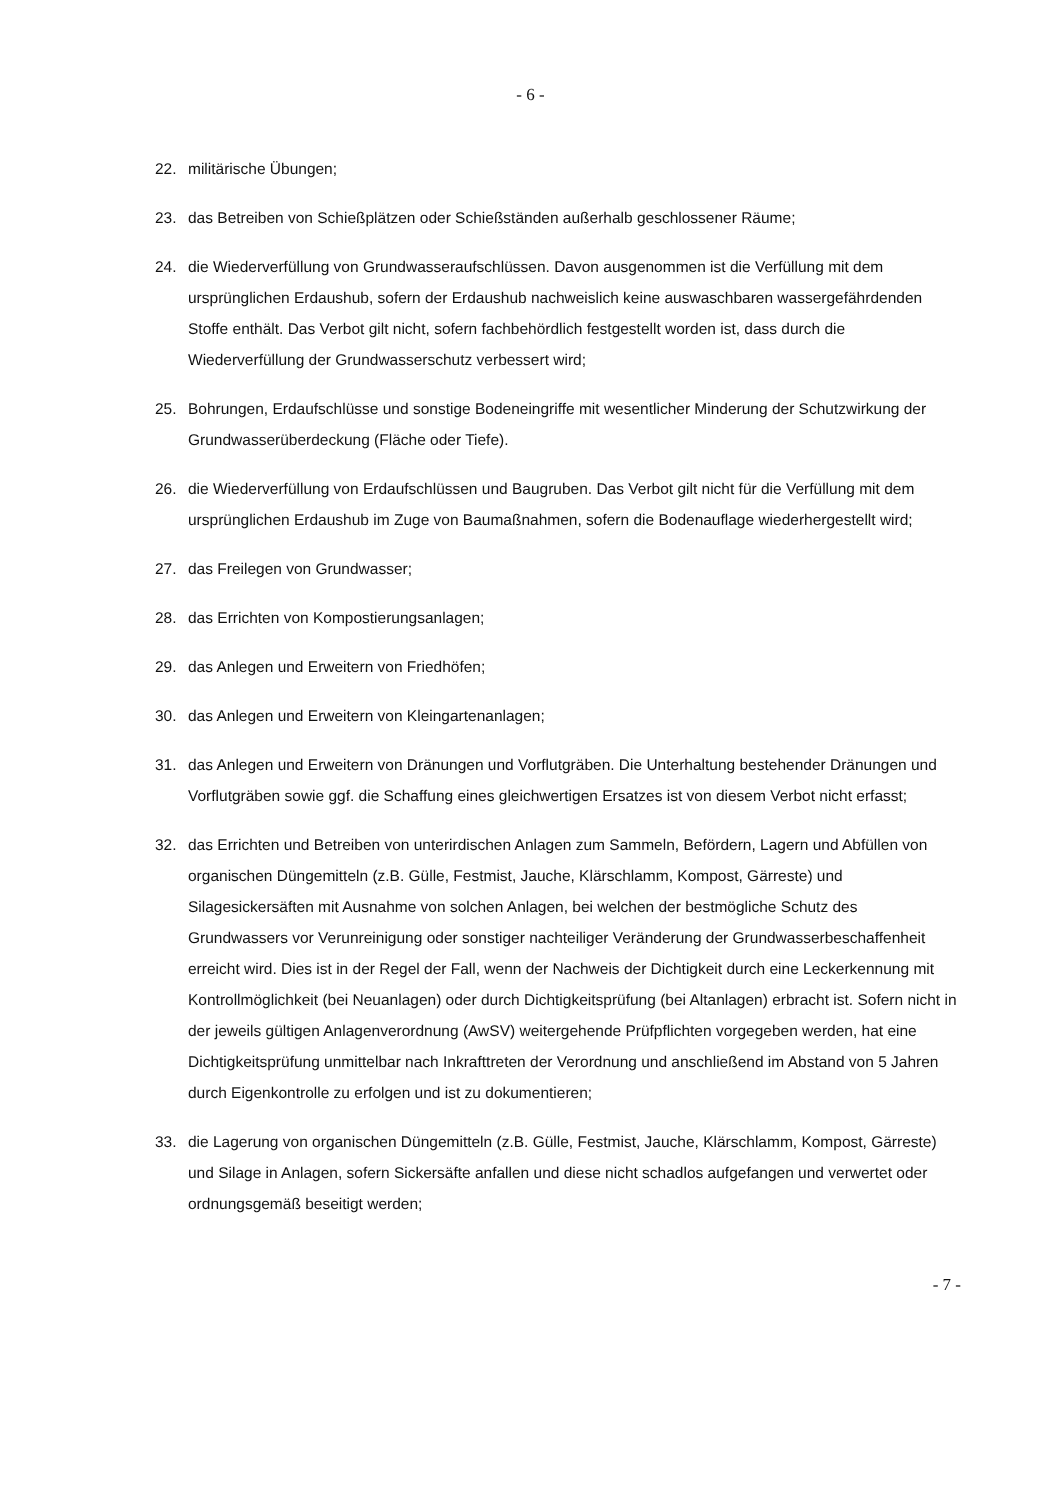- 6 -
22. militärische Übungen;
23. das Betreiben von Schießplätzen oder Schießständen außerhalb geschlossener Räume;
24. die Wiederverfüllung von Grundwasseraufschlüssen. Davon ausgenommen ist die Verfüllung mit dem ursprünglichen Erdaushub, sofern der Erdaushub nachweislich keine auswaschbaren wassergefährdenden Stoffe enthält. Das Verbot gilt nicht, sofern fachbehördlich festgestellt worden ist, dass durch die Wiederverfüllung der Grundwasserschutz verbessert wird;
25. Bohrungen, Erdaufschlüsse und sonstige Bodeneingriffe mit wesentlicher Minderung der Schutzwirkung der Grundwasserüberdeckung (Fläche oder Tiefe).
26. die Wiederverfüllung von Erdaufschlüssen und Baugruben. Das Verbot gilt nicht für die Verfüllung mit dem ursprünglichen Erdaushub im Zuge von Baumaßnahmen, sofern die Bodenauflage wiederhergestellt wird;
27. das Freilegen von Grundwasser;
28. das Errichten von Kompostierungsanlagen;
29. das Anlegen und Erweitern von Friedhöfen;
30. das Anlegen und Erweitern von Kleingartenanlagen;
31. das Anlegen und Erweitern von Dränungen und Vorflutgräben. Die Unterhaltung bestehender Dränungen und Vorflutgräben sowie ggf. die Schaffung eines gleichwertigen Ersatzes ist von diesem Verbot nicht erfasst;
32. das Errichten und Betreiben von unterirdischen Anlagen zum Sammeln, Befördern, Lagern und Abfüllen von organischen Düngemitteln (z.B. Gülle, Festmist, Jauche, Klärschlamm, Kompost, Gärreste) und Silagesickersäften mit Ausnahme von solchen Anlagen, bei welchen der bestmögliche Schutz des Grundwassers vor Verunreinigung oder sonstiger nachteiliger Veränderung der Grundwasserbeschaffenheit erreicht wird. Dies ist in der Regel der Fall, wenn der Nachweis der Dichtigkeit durch eine Leckerkennung mit Kontrollmöglichkeit (bei Neuanlagen) oder durch Dichtigkeitsprüfung (bei Altanlagen) erbracht ist. Sofern nicht in der jeweils gültigen Anlagenverordnung (AwSV) weitergehende Prüfpflichten vorgegeben werden, hat eine Dichtigkeitsprüfung unmittelbar nach Inkrafttreten der Verordnung und anschließend im Abstand von 5 Jahren durch Eigenkontrolle zu erfolgen und ist zu dokumentieren;
33. die Lagerung von organischen Düngemitteln (z.B. Gülle, Festmist, Jauche, Klärschlamm, Kompost, Gärreste) und Silage in Anlagen, sofern Sickersäfte anfallen und diese nicht schadlos aufgefangen und verwertet oder ordnungsgemäß beseitigt werden;
- 7 -